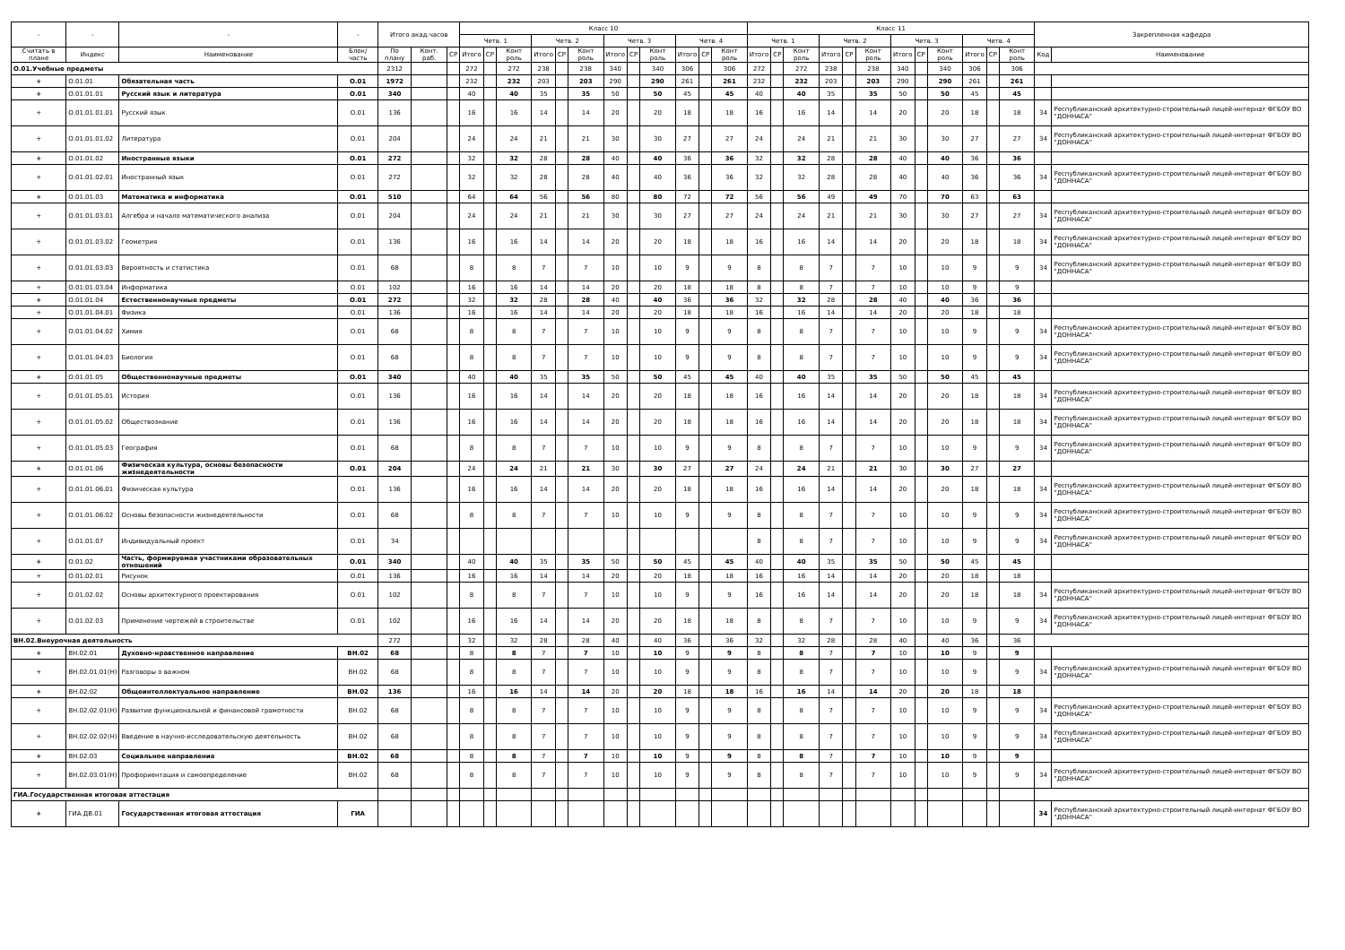| - | - | - | - | Итого акад.часов | | | Класс 10 | | | | | | | | | | | | Класс 11 | | | | | | | | | | | | Закрепленная кафедра | |
| --- | --- | --- | --- | --- | --- | --- | --- | --- | --- | --- | --- | --- | --- | --- | --- | --- | --- | --- | --- | --- | --- | --- | --- | --- | --- | --- | --- | --- | --- | --- | --- | --- |
| | | | | | | | Четв. 1 | | | Четв. 2 | | | Четв. 3 | | | Четв. 4 | | | Четв. 1 | | | Четв. 2 | | | Четв. 3 | | | Четв. 4 | | | | |
| Считать в плане | Индекс | Наименование | Блок/ часть | По плану | Конт. раб. | СР | Итого | СР | Конт роль | Итого | СР | Конт роль | Итого | СР | Конт роль | Итого | СР | Конт роль | Итого | СР | Конт роль | Итого | СР | Конт роль | Итого | СР | Конт роль | Итого | СР | Конт роль | Код | Наименование |
| О.01.Учебные предметы | | | | 2312 | | | 272 | | 272 | 238 | | 238 | 340 | | 340 | 306 | | 306 | 272 | | 272 | 238 | | 238 | 340 | | 340 | 306 | | 306 | | |
| + | О.01.01 | Обязательная часть | О.01 | 1972 | | | 232 | | 232 | 203 | | 203 | 290 | | 290 | 261 | | 261 | 232 | | 232 | 203 | | 203 | 290 | | 290 | 261 | | 261 | | |
| + | О.01.01.01 | Русский язык и литература | О.01 | 340 | | | 40 | | 40 | 35 | | 35 | 50 | | 50 | 45 | | 45 | 40 | | 40 | 35 | | 35 | 50 | | 50 | 45 | | 45 | | |
| + | О.01.01.01.01 | Русский язык | О.01 | 136 | | | 16 | | 16 | 14 | | 14 | 20 | | 20 | 18 | | 18 | 16 | | 16 | 14 | | 14 | 20 | | 20 | 18 | | 18 | 34 | Республиканский архитектурно-строительный лицей-интернат ФГБОУ ВО "ДОННАСА" |
| + | О.01.01.01.02 | Литература | О.01 | 204 | | | 24 | | 24 | 21 | | 21 | 30 | | 30 | 27 | | 27 | 24 | | 24 | 21 | | 21 | 30 | | 30 | 27 | | 27 | 34 | Республиканский архитектурно-строительный лицей-интернат ФГБОУ ВО "ДОННАСА" |
| + | О.01.01.02 | Иностранные языки | О.01 | 272 | | | 32 | | 32 | 28 | | 28 | 40 | | 40 | 36 | | 36 | 32 | | 32 | 28 | | 28 | 40 | | 40 | 36 | | 36 | | |
| + | О.01.01.02.01 | Иностранный язык | О.01 | 272 | | | 32 | | 32 | 28 | | 28 | 40 | | 40 | 36 | | 36 | 32 | | 32 | 28 | | 28 | 40 | | 40 | 36 | | 36 | 34 | Республиканский архитектурно-строительный лицей-интернат ФГБОУ ВО "ДОННАСА" |
| + | О.01.01.03 | Математика и информатика | О.01 | 510 | | | 64 | | 64 | 56 | | 56 | 80 | | 80 | 72 | | 72 | 56 | | 56 | 49 | | 49 | 70 | | 70 | 63 | | 63 | | |
| + | О.01.01.03.01 | Алгебра и начало математического анализа | О.01 | 204 | | | 24 | | 24 | 21 | | 21 | 30 | | 30 | 27 | | 27 | 24 | | 24 | 21 | | 21 | 30 | | 30 | 27 | | 27 | 34 | Республиканский архитектурно-строительный лицей-интернат ФГБОУ ВО "ДОННАСА" |
| + | О.01.01.03.02 | Геометрия | О.01 | 136 | | | 16 | | 16 | 14 | | 14 | 20 | | 20 | 18 | | 18 | 16 | | 16 | 14 | | 14 | 20 | | 20 | 18 | | 18 | 34 | Республиканский архитектурно-строительный лицей-интернат ФГБОУ ВО "ДОННАСА" |
| + | О.01.01.03.03 | Вероятность и статистика | О.01 | 68 | | | 8 | | 8 | 7 | | 7 | 10 | | 10 | 9 | | 9 | 8 | | 8 | 7 | | 7 | 10 | | 10 | 9 | | 9 | 34 | Республиканский архитектурно-строительный лицей-интернат ФГБОУ ВО "ДОННАСА" |
| + | О.01.01.03.04 | Информатика | О.01 | 102 | | | 16 | | 16 | 14 | | 14 | 20 | | 20 | 18 | | 18 | 8 | | 8 | 7 | | 7 | 10 | | 10 | 9 | | 9 | | |
| + | О.01.01.04 | Естественнонаучные предметы | О.01 | 272 | | | 32 | | 32 | 28 | | 28 | 40 | | 40 | 36 | | 36 | 32 | | 32 | 28 | | 28 | 40 | | 40 | 36 | | 36 | | |
| + | О.01.01.04.01 | Физика | О.01 | 136 | | | 16 | | 16 | 14 | | 14 | 20 | | 20 | 18 | | 18 | 16 | | 16 | 14 | | 14 | 20 | | 20 | 18 | | 18 | | |
| + | О.01.01.04.02 | Химия | О.01 | 68 | | | 8 | | 8 | 7 | | 7 | 10 | | 10 | 9 | | 9 | 8 | | 8 | 7 | | 7 | 10 | | 10 | 9 | | 9 | 34 | Республиканский архитектурно-строительный лицей-интернат ФГБОУ ВО "ДОННАСА" |
| + | О.01.01.04.03 | Биология | О.01 | 68 | | | 8 | | 8 | 7 | | 7 | 10 | | 10 | 9 | | 9 | 8 | | 8 | 7 | | 7 | 10 | | 10 | 9 | | 9 | 34 | Республиканский архитектурно-строительный лицей-интернат ФГБОУ ВО "ДОННАСА" |
| + | О.01.01.05 | Общественнонаучные предметы | О.01 | 340 | | | 40 | | 40 | 35 | | 35 | 50 | | 50 | 45 | | 45 | 40 | | 40 | 35 | | 35 | 50 | | 50 | 45 | | 45 | | |
| + | О.01.01.05.01 | История | О.01 | 136 | | | 16 | | 16 | 14 | | 14 | 20 | | 20 | 18 | | 18 | 16 | | 16 | 14 | | 14 | 20 | | 20 | 18 | | 18 | 34 | Республиканский архитектурно-строительный лицей-интернат ФГБОУ ВО "ДОННАСА" |
| + | О.01.01.05.02 | Обществознание | О.01 | 136 | | | 16 | | 16 | 14 | | 14 | 20 | | 20 | 18 | | 18 | 16 | | 16 | 14 | | 14 | 20 | | 20 | 18 | | 18 | 34 | Республиканский архитектурно-строительный лицей-интернат ФГБОУ ВО "ДОННАСА" |
| + | О.01.01.05.03 | География | О.01 | 68 | | | 8 | | 8 | 7 | | 7 | 10 | | 10 | 9 | | 9 | 8 | | 8 | 7 | | 7 | 10 | | 10 | 9 | | 9 | 34 | Республиканский архитектурно-строительный лицей-интернат ФГБОУ ВО "ДОННАСА" |
| + | О.01.01.06 | Физическая культура, основы безопасности жизнедеятельности | О.01 | 204 | | | 24 | | 24 | 21 | | 21 | 30 | | 30 | 27 | | 27 | 24 | | 24 | 21 | | 21 | 30 | | 30 | 27 | | 27 | | |
| + | О.01.01.06.01 | Физическая культура | О.01 | 136 | | | 16 | | 16 | 14 | | 14 | 20 | | 20 | 18 | | 18 | 16 | | 16 | 14 | | 14 | 20 | | 20 | 18 | | 18 | 34 | Республиканский архитектурно-строительный лицей-интернат ФГБОУ ВО "ДОННАСА" |
| + | О.01.01.06.02 | Основы безопасности жизнедеятельности | О.01 | 68 | | | 8 | | 8 | 7 | | 7 | 10 | | 10 | 9 | | 9 | 8 | | 8 | 7 | | 7 | 10 | | 10 | 9 | | 9 | 34 | Республиканский архитектурно-строительный лицей-интернат ФГБОУ ВО "ДОННАСА" |
| + | О.01.01.07 | Индивидуальный проект | О.01 | 34 | | | | | | | | | | | | | | | 8 | | 8 | 7 | | 7 | 10 | | 10 | 9 | | 9 | 34 | Республиканский архитектурно-строительный лицей-интернат ФГБОУ ВО "ДОННАСА" |
| + | О.01.02 | Часть, формируемая участниками образовательных отношений | О.01 | 340 | | | 40 | | 40 | 35 | | 35 | 50 | | 50 | 45 | | 45 | 40 | | 40 | 35 | | 35 | 50 | | 50 | 45 | | 45 | | |
| + | О.01.02.01 | Рисунок | О.01 | 136 | | | 16 | | 16 | 14 | | 14 | 20 | | 20 | 18 | | 18 | 16 | | 16 | 14 | | 14 | 20 | | 20 | 18 | | 18 | | |
| + | О.01.02.02 | Основы архитектурного проектирования | О.01 | 102 | | | 8 | | 8 | 7 | | 7 | 10 | | 10 | 9 | | 9 | 16 | | 16 | 14 | | 14 | 20 | | 20 | 18 | | 18 | 34 | Республиканский архитектурно-строительный лицей-интернат ФГБОУ ВО "ДОННАСА" |
| + | О.01.02.03 | Применение чертежей в строительстве | О.01 | 102 | | | 16 | | 16 | 14 | | 14 | 20 | | 20 | 18 | | 18 | 8 | | 8 | 7 | | 7 | 10 | | 10 | 9 | | 9 | 34 | Республиканский архитектурно-строительный лицей-интернат ФГБОУ ВО "ДОННАСА" |
| ВН.02.Внеурочная деятельность | | | | 272 | | | 32 | | 32 | 28 | | 28 | 40 | | 40 | 36 | | 36 | 32 | | 32 | 28 | | 28 | 40 | | 40 | 36 | | 36 | | |
| + | ВН.02.01 | Духовно-нравственное направление | ВН.02 | 68 | | | 8 | | 8 | 7 | | 7 | 10 | | 10 | 9 | | 9 | 8 | | 8 | 7 | | 7 | 10 | | 10 | 9 | | 9 | | |
| + | ВН.02.01.01(Н) | Разговоры о важном | ВН.02 | 68 | | | 8 | | 8 | 7 | | 7 | 10 | | 10 | 9 | | 9 | 8 | | 8 | 7 | | 7 | 10 | | 10 | 9 | | 9 | 34 | Республиканский архитектурно-строительный лицей-интернат ФГБОУ ВО "ДОННАСА" |
| + | ВН.02.02 | Общеинтеллектуальное направление | ВН.02 | 136 | | | 16 | | 16 | 14 | | 14 | 20 | | 20 | 18 | | 18 | 16 | | 16 | 14 | | 14 | 20 | | 20 | 18 | | 18 | | |
| + | ВН.02.02.01(Н) | Развитие функциональной и финансовой грамотности | ВН.02 | 68 | | | 8 | | 8 | 7 | | 7 | 10 | | 10 | 9 | | 9 | 8 | | 8 | 7 | | 7 | 10 | | 10 | 9 | | 9 | 34 | Республиканский архитектурно-строительный лицей-интернат ФГБОУ ВО "ДОННАСА" |
| + | ВН.02.02.02(Н) | Введение в научно-исследовательскую деятельность | ВН.02 | 68 | | | 8 | | 8 | 7 | | 7 | 10 | | 10 | 9 | | 9 | 8 | | 8 | 7 | | 7 | 10 | | 10 | 9 | | 9 | 34 | Республиканский архитектурно-строительный лицей-интернат ФГБОУ ВО "ДОННАСА" |
| + | ВН.02.03 | Социальное направление | ВН.02 | 68 | | | 8 | | 8 | 7 | | 7 | 10 | | 10 | 9 | | 9 | 8 | | 8 | 7 | | 7 | 10 | | 10 | 9 | | 9 | | |
| + | ВН.02.03.01(Н) | Профориентация и самоопределение | ВН.02 | 68 | | | 8 | | 8 | 7 | | 7 | 10 | | 10 | 9 | | 9 | 8 | | 8 | 7 | | 7 | 10 | | 10 | 9 | | 9 | 34 | Республиканский архитектурно-строительный лицей-интернат ФГБОУ ВО "ДОННАСА" |
| ГИА.Государственная итоговая аттестация | | | | | | | | | | | | | | | | | | | | | | | | | | | | | | | | |
| + | ГИА.ДВ.01 | Государственная итоговая аттестация | ГИА | | | | | | | | | | | | | | | | | | | | | | | | | | | | 34 | Республиканский архитектурно-строительный лицей-интернат ФГБОУ ВО "ДОННАСА" |